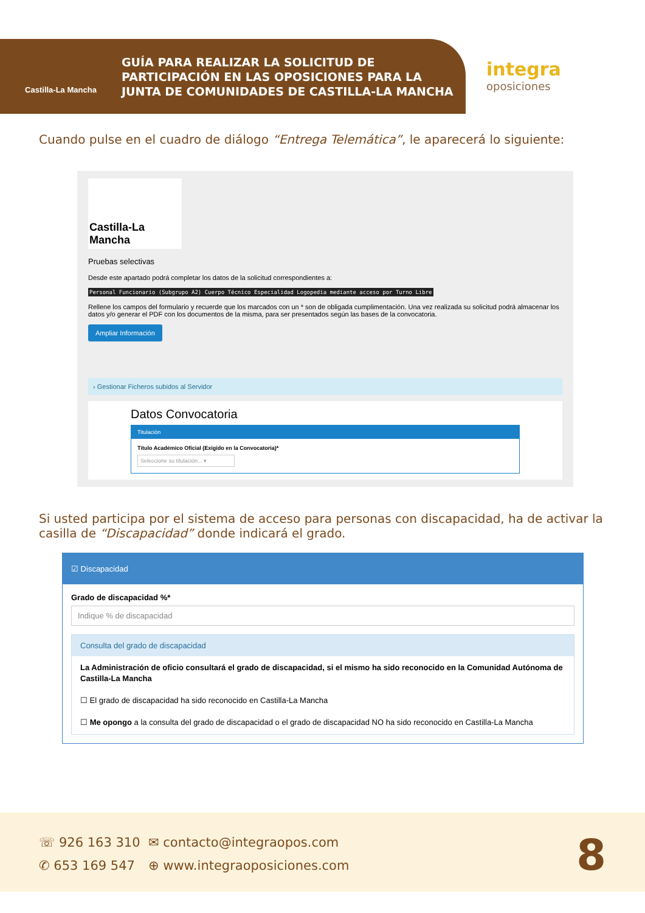Castilla-La Mancha
GUÍA PARA REALIZAR LA SOLICITUD DE PARTICIPACIÓN EN LAS OPOSICIONES PARA LA JUNTA DE COMUNIDADES DE CASTILLA-LA MANCHA
integra
oposiciones
Cuando pulse en el cuadro de diálogo “Entrega Telemática”, le aparecerá lo siguiente:
Castilla-La Mancha
Pruebas selectivas
Desde este apartado podrá completar los datos de la solicitud correspondientes a:
Personal Funcionario (Subgrupo A2) Cuerpo Técnico Especialidad Logopedia mediante acceso por Turno Libre
Rellene los campos del formulario y recuerde que los marcados con un * son de obligada cumplimentación. Una vez realizada su solicitud podrá almacenar los datos y/o generar el PDF con los documentos de la misma, para ser presentados según las bases de la convocatoria.
Ampliar Información
› Gestionar Ficheros subidos al Servidor
Datos Convocatoria
Titulación
Título Académico Oficial (Exigido en la Convocatoria)*
Seleccione su titulación... ▾
Si usted participa por el sistema de acceso para personas con discapacidad, ha de activar la casilla de “Discapacidad” donde indicará el grado.
☑ Discapacidad
Grado de discapacidad %*
Indique % de discapacidad
Consulta del grado de discapacidad
La Administración de oficio consultará el grado de discapacidad, si el mismo ha sido reconocido en la Comunidad Autónoma de Castilla-La Mancha
☐ El grado de discapacidad ha sido reconocido en Castilla-La Mancha
☐ Me opongo a la consulta del grado de discapacidad o el grado de discapacidad NO ha sido reconocido en Castilla-La Mancha
☏ 926 163 310
✆ 653 169 547
✉ contacto@integraopos.com
⊕ www.integraoposiciones.com
8